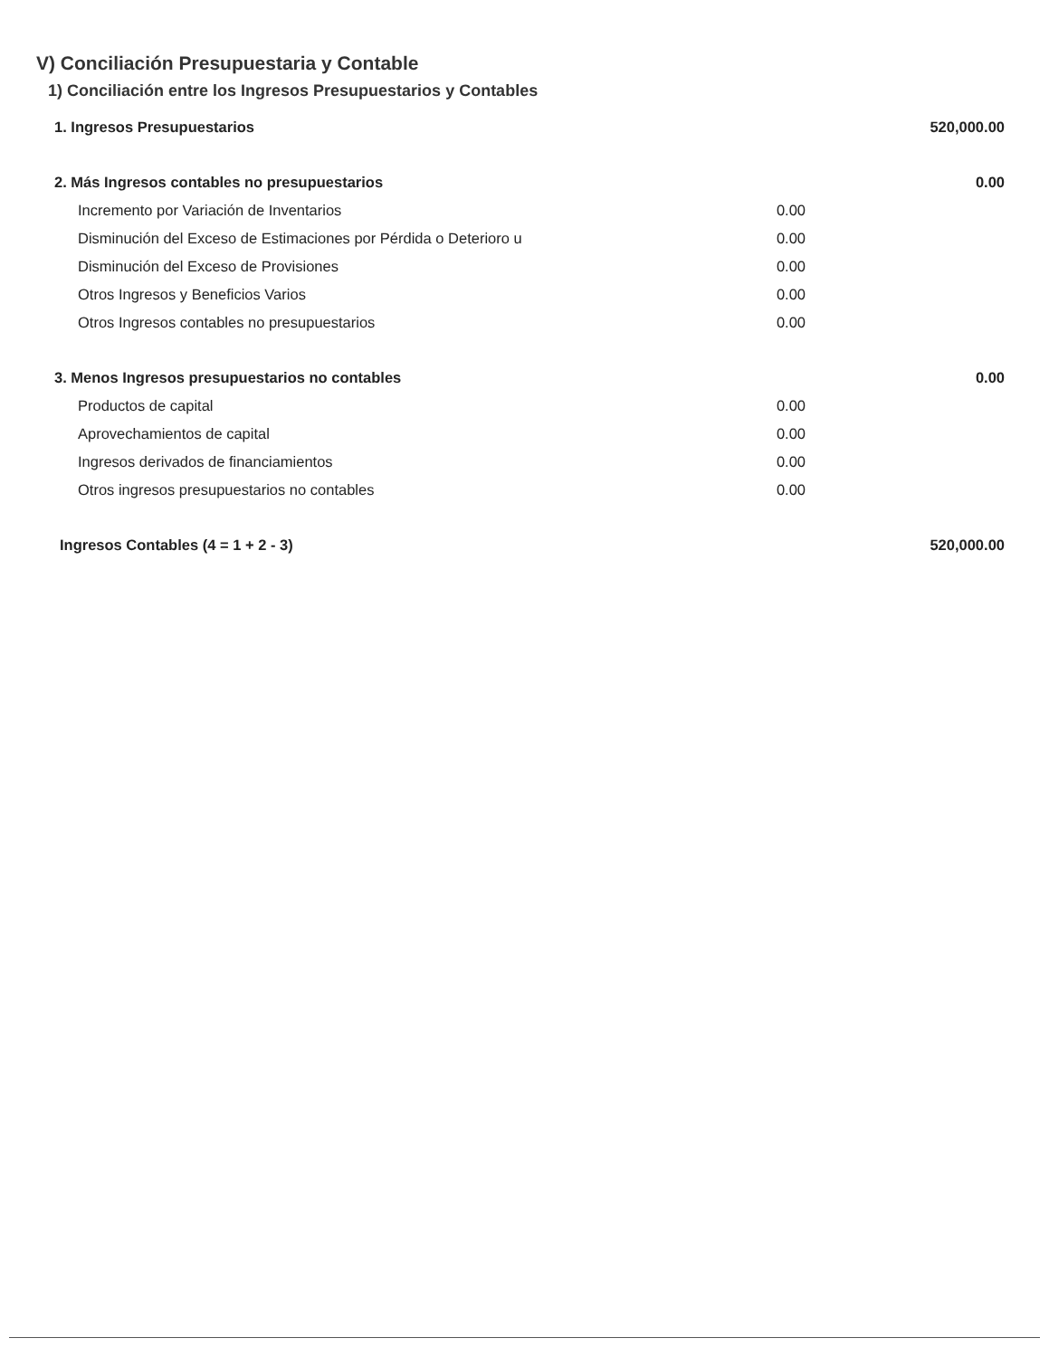V) Conciliación Presupuestaria y Contable
1) Conciliación entre los Ingresos Presupuestarios y Contables
| 1. Ingresos Presupuestarios | | 520,000.00 |
| 2. Más Ingresos contables no presupuestarios | | 0.00 |
| Incremento por Variación de Inventarios | 0.00 | |
| Disminución del Exceso de Estimaciones por Pérdida o Deterioro u | 0.00 | |
| Disminución del Exceso de Provisiones | 0.00 | |
| Otros Ingresos y Beneficios Varios | 0.00 | |
| Otros Ingresos contables no presupuestarios | 0.00 | |
| 3. Menos Ingresos presupuestarios no contables | | 0.00 |
| Productos de capital | 0.00 | |
| Aprovechamientos de capital | 0.00 | |
| Ingresos derivados de financiamientos | 0.00 | |
| Otros ingresos presupuestarios no contables | 0.00 | |
| Ingresos Contables (4 = 1 + 2 - 3) | | 520,000.00 |